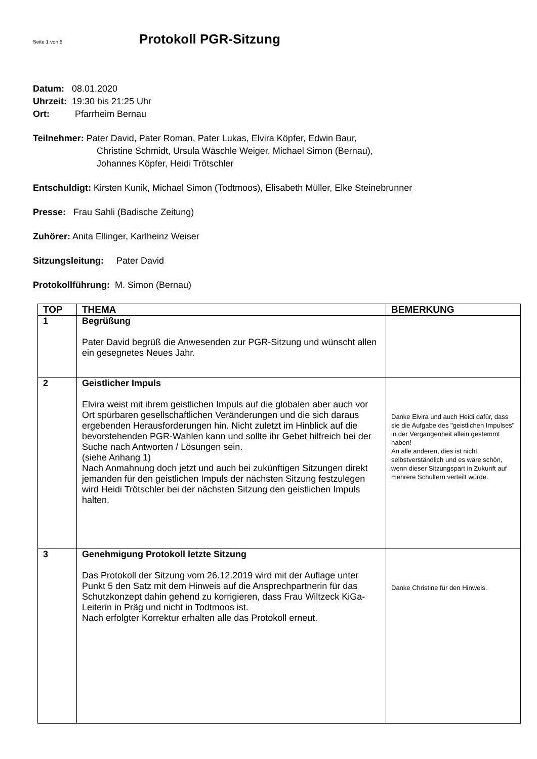Seite 1 von 6
Protokoll PGR-Sitzung
Datum: 08.01.2020
Uhrzeit: 19:30 bis 21:25 Uhr
Ort: Pfarrheim Bernau
Teilnehmer: Pater David, Pater Roman, Pater Lukas, Elvira Köpfer, Edwin Baur,
Christine Schmidt, Ursula Wäschle Weiger, Michael Simon (Bernau),
Johannes Köpfer, Heidi Trötschler
Entschuldigt: Kirsten Kunik, Michael Simon (Todtmoos), Elisabeth Müller, Elke Steinebrunner
Presse: Frau Sahli (Badische Zeitung)
Zuhörer: Anita Ellinger, Karlheinz Weiser
Sitzungsleitung: Pater David
Protokollführung: M. Simon (Bernau)
| TOP | THEMA | BEMERKUNG |
| --- | --- | --- |
| 1 | Begrüßung Pater David begrüß die Anwesenden zur PGR-Sitzung und wünscht allen ein gesegnetes Neues Jahr. | |
| 2 | Geistlicher Impuls Elvira weist mit ihrem geistlichen Impuls auf die globalen aber auch vor Ort spürbaren gesellschaftlichen Veränderungen und die sich daraus ergebenden Herausforderungen hin. Nicht zuletzt im Hinblick auf die bevorstehenden PGR-Wahlen kann und sollte ihr Gebet hilfreich bei der Suche nach Antworten / Lösungen sein. (siehe Anhang 1) Nach Anmahnung doch jetzt und auch bei zukünftigen Sitzungen direkt jemanden für den geistlichen Impuls der nächsten Sitzung festzulegen wird Heidi Trötschler bei der nächsten Sitzung den geistlichen Impuls halten. | Danke Elvira und auch Heidi dafür, dass sie die Aufgabe des "geistlichen Impulses" in der Vergangenheit allein gestemmt haben! An alle anderen, dies ist nicht selbstverständlich und es wäre schön, wenn dieser Sitzungspart in Zukunft auf mehrere Schultern verteilt würde. |
| 3 | Genehmigung Protokoll letzte Sitzung Das Protokoll der Sitzung vom 26.12.2019 wird mit der Auflage unter Punkt 5 den Satz mit dem Hinweis auf die Ansprechpartnerin für das Schutzkonzept dahin gehend zu korrigieren, dass Frau Wiltzeck KiGa- Leiterin in Präg und nicht in Todtmoos ist. Nach erfolgter Korrektur erhalten alle das Protokoll erneut. | Danke Christine für den Hinweis. |